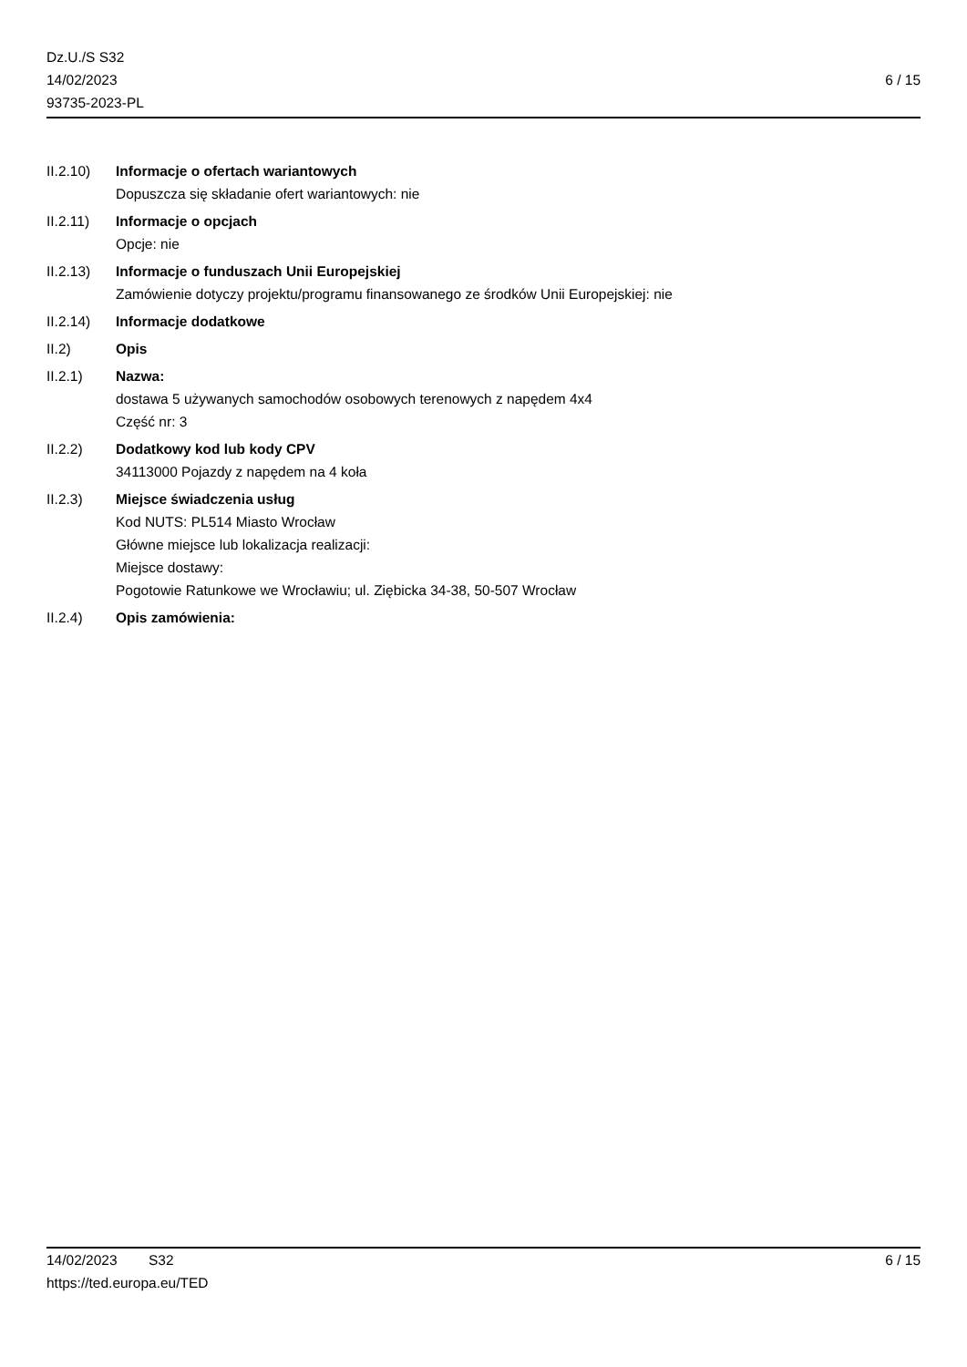Dz.U./S S32
14/02/2023
93735-2023-PL
6 / 15
II.2.10) Informacje o ofertach wariantowych
Dopuszcza się składanie ofert wariantowych: nie
II.2.11) Informacje o opcjach
Opcje: nie
II.2.13) Informacje o funduszach Unii Europejskiej
Zamówienie dotyczy projektu/programu finansowanego ze środków Unii Europejskiej: nie
II.2.14) Informacje dodatkowe
II.2) Opis
II.2.1) Nazwa:
dostawa 5 używanych samochodów osobowych terenowych z napędem 4x4
Część nr: 3
II.2.2) Dodatkowy kod lub kody CPV
34113000 Pojazdy z napędem na 4 koła
II.2.3) Miejsce świadczenia usług
Kod NUTS: PL514 Miasto Wrocław
Główne miejsce lub lokalizacja realizacji:
Miejsce dostawy:
Pogotowie Ratunkowe we Wrocławiu; ul. Ziębicka 34-38, 50-507 Wrocław
II.2.4) Opis zamówienia:
14/02/2023 S32 6 / 15
https://ted.europa.eu/TED